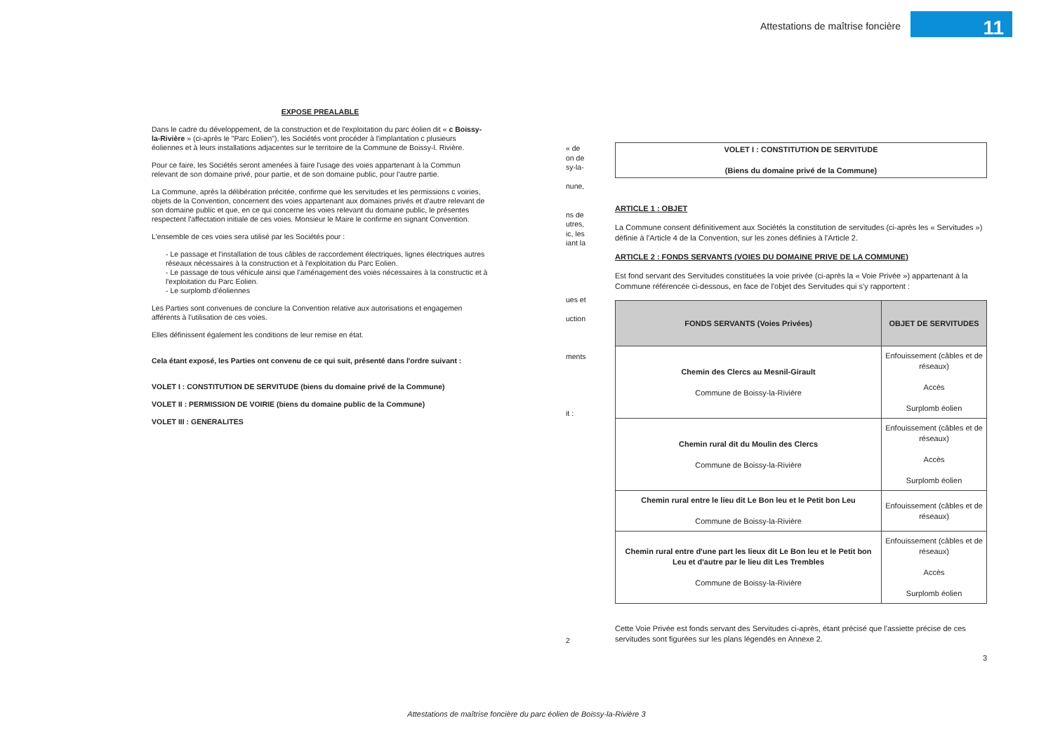Attestations de maîtrise foncière
11
EXPOSE PREALABLE
Dans le cadre du développement, de la construction et de l'exploitation du parc éolien dit « c Boissy-la-Rivière » (ci-après le "Parc Eolien"), les Sociétés vont procéder à l'implantation c plusieurs éoliennes et à leurs installations adjacentes sur le territoire de la Commune de Boissy-l. Rivière.
Pour ce faire, les Sociétés seront amenées à faire l'usage des voies appartenant à la Commun relevant de son domaine privé, pour partie, et de son domaine public, pour l'autre partie.
La Commune, après la délibération précitée, confirme que les servitudes et les permissions c voiries, objets de la Convention, concernent des voies appartenant aux domaines privés et d'autre relevant de son domaine public et que, en ce qui concerne les voies relevant du domaine public, le présentes respectent l'affectation initiale de ces voies. Monsieur le Maire le confirme en signant Convention.
L'ensemble de ces voies sera utilisé par les Sociétés pour :
- Le passage et l'installation de tous câbles de raccordement électriques, lignes électriques autres réseaux nécessaires à la construction et à l'exploitation du Parc Eolien.
- Le passage de tous véhicule ainsi que l'aménagement des voies nécessaires à la constructic et à l'exploitation du Parc Eolien.
- Le surplomb d'éoliennes
Les Parties sont convenues de conclure la Convention relative aux autorisations et engagemen afférents à l'utilisation de ces voies.
Elles définissent également les conditions de leur remise en état.
Cela étant exposé, les Parties ont convenu de ce qui suit, présenté dans l'ordre suivant :
VOLET I : CONSTITUTION DE SERVITUDE (biens du domaine privé de la Commune)
VOLET II : PERMISSION DE VOIRIE (biens du domaine public de la Commune)
VOLET III : GENERALITES
« de
on de
sy-la-
nune,
ns de
utres,
ic, les
iant la
ues et
uction
ments
it :
2
VOLET I : CONSTITUTION DE SERVITUDE
(Biens du domaine privé de la Commune)
ARTICLE 1 : OBJET
La Commune consent définitivement aux Sociétés la constitution de servitudes (ci-après les « Servitudes ») définie à l'Article 4 de la Convention, sur les zones définies à l'Article 2.
ARTICLE 2 : FONDS SERVANTS (VOIES DU DOMAINE PRIVE DE LA COMMUNE)
Est fond servant des Servitudes constituées la voie privée (ci-après la « Voie Privée ») appartenant à la Commune référencée ci-dessous, en face de l'objet des Servitudes qui s'y rapportent :
| FONDS SERVANTS (Voies Privées) | OBJET DE SERVITUDES |
| --- | --- |
| Chemin des Clercs au Mesnil-Girault Commune de Boissy-la-Rivière | Enfouissement (câbles et de réseaux) Accès Surplomb éolien |
| Chemin rural dit du Moulin des Clercs Commune de Boissy-la-Rivière | Enfouissement (câbles et de réseaux) Accès Surplomb éolien |
| Chemin rural entre le lieu dit Le Bon leu et le Petit bon Leu Commune de Boissy-la-Rivière | Enfouissement (câbles et de réseaux) |
| Chemin rural entre d'une part les lieux dit Le Bon leu et le Petit bon Leu et d'autre par le lieu dit Les Trembles Commune de Boissy-la-Rivière | Enfouissement (câbles et de réseaux) Accès Surplomb éolien |
Cette Voie Privée est fonds servant des Servitudes ci-après, étant précisé que l'assiette précise de ces servitudes sont figurées sur les plans légendés en Annexe 2.
3
Attestations de maîtrise foncière du parc éolien de Boissy-la-Rivière 3